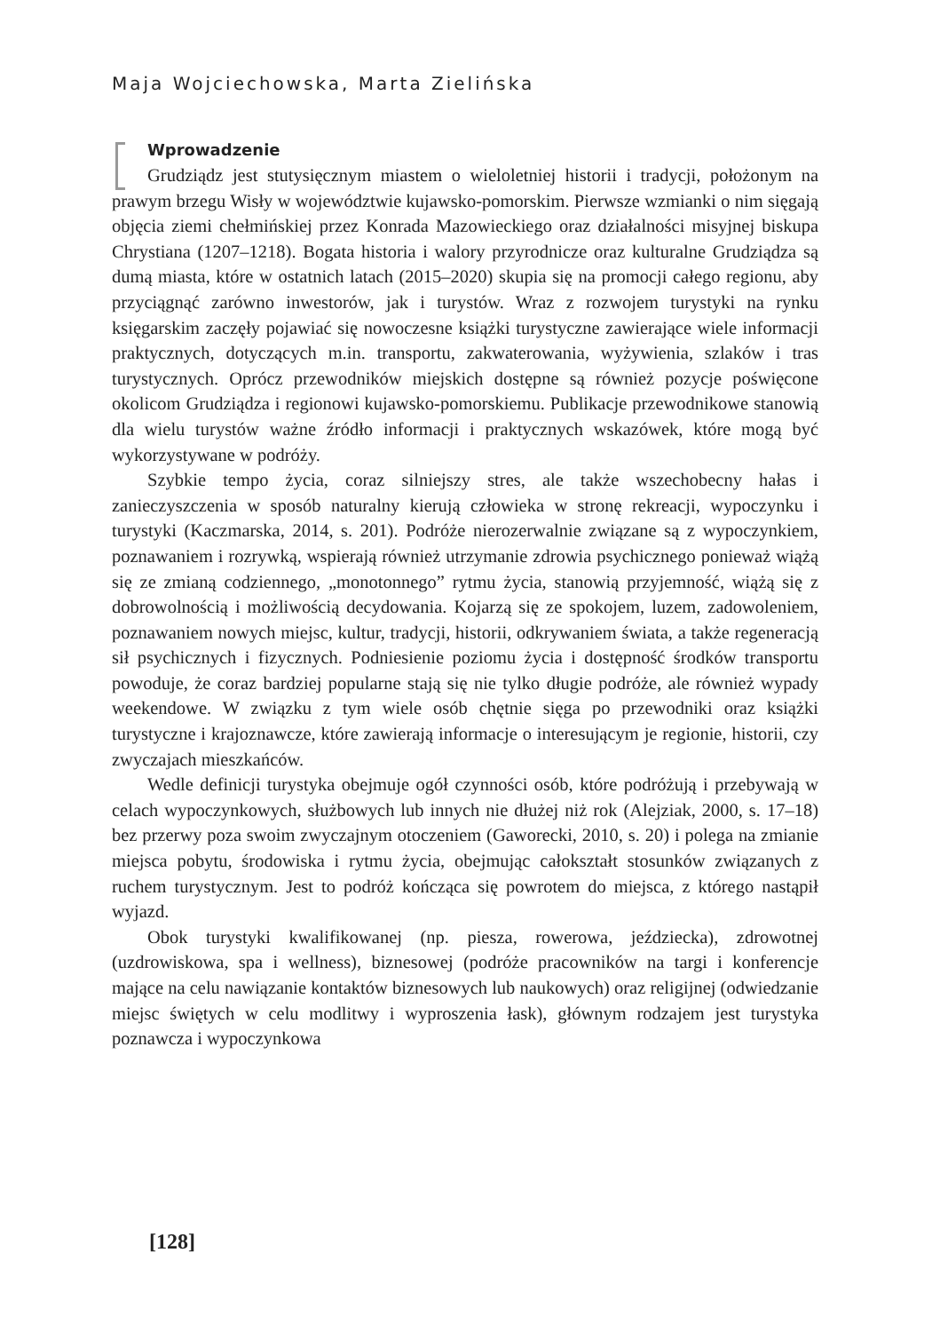Maja Wojciechowska, Marta Zielińska
Wprowadzenie
Grudziądz jest stutysięcznym miastem o wieloletniej historii i tradycji, położonym na prawym brzegu Wisły w województwie kujawsko-pomorskim. Pierwsze wzmianki o nim sięgają objęcia ziemi chełmińskiej przez Konrada Mazowieckiego oraz działalności misyjnej biskupa Chrystiana (1207–1218). Bogata historia i walory przyrodnicze oraz kulturalne Grudziądza są dumą miasta, które w ostatnich latach (2015–2020) skupia się na promocji całego regionu, aby przyciągnąć zarówno inwestorów, jak i turystów. Wraz z rozwojem turystyki na rynku księgarskim zaczęły pojawiać się nowoczesne książki turystyczne zawierające wiele informacji praktycznych, dotyczących m.in. transportu, zakwaterowania, wyżywienia, szlaków i tras turystycznych. Oprócz przewodników miejskich dostępne są również pozycje poświęcone okolicom Grudziądza i regionowi kujawsko-pomorskiemu. Publikacje przewodnikowe stanowią dla wielu turystów ważne źródło informacji i praktycznych wskazówek, które mogą być wykorzystywane w podróży.
Szybkie tempo życia, coraz silniejszy stres, ale także wszechobecny hałas i zanieczyszczenia w sposób naturalny kierują człowieka w stronę rekreacji, wypoczynku i turystyki (Kaczmarska, 2014, s. 201). Podróże nierozerwalnie związane są z wypoczynkiem, poznawaniem i rozrywką, wspierają również utrzymanie zdrowia psychicznego ponieważ wiążą się ze zmianą codziennego, „monotonnego” rytmu życia, stanowią przyjemność, wiążą się z dobrowolnością i możliwością decydowania. Kojarzą się ze spokojem, luzem, zadowoleniem, poznawaniem nowych miejsc, kultur, tradycji, historii, odkrywaniem świata, a także regeneracją sił psychicznych i fizycznych. Podniesienie poziomu życia i dostępność środków transportu powoduje, że coraz bardziej popularne stają się nie tylko długie podróże, ale również wypady weekendowe. W związku z tym wiele osób chętnie sięga po przewodniki oraz książki turystyczne i krajoznawcze, które zawierają informacje o interesującym je regionie, historii, czy zwyczajach mieszkańców.
Wedle definicji turystyka obejmuje ogół czynności osób, które podróżują i przebywają w celach wypoczynkowych, służbowych lub innych nie dłużej niż rok (Alejziak, 2000, s. 17–18) bez przerwy poza swoim zwyczajnym otoczeniem (Gaworecki, 2010, s. 20) i polega na zmianie miejsca pobytu, środowiska i rytmu życia, obejmując całokształt stosunków związanych z ruchem turystycznym. Jest to podróż kończąca się powrotem do miejsca, z którego nastąpił wyjazd.
Obok turystyki kwalifikowanej (np. piesza, rowerowa, jeździecka), zdrowotnej (uzdrowiskowa, spa i wellness), biznesowej (podróże pracowników na targi i konferencje mające na celu nawiązanie kontaktów biznesowych lub naukowych) oraz religijnej (odwiedzanie miejsc świętych w celu modlitwy i wyproszenia łask), głównym rodzajem jest turystyka poznawcza i wypoczynkowa
[128]